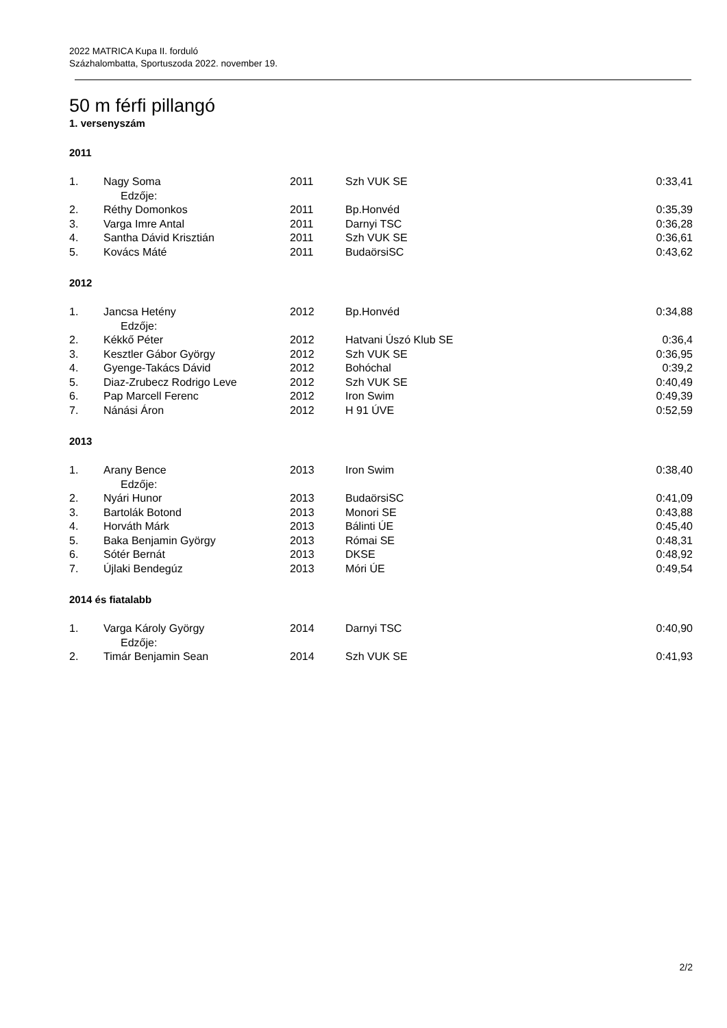2022 MATRICA Kupa II. forduló
Százhalombatta, Sportuszoda 2022. november 19.
50 m férfi pillangó
1. versenyszám
2011
| 1. | Nagy Soma | 2011 | Szh VUK SE | 0:33,41 |
| | Edzője: | | | |
| 2. | Réthy Domonkos | 2011 | Bp.Honvéd | 0:35,39 |
| 3. | Varga Imre Antal | 2011 | Darnyi TSC | 0:36,28 |
| 4. | Santha Dávid Krisztián | 2011 | Szh VUK SE | 0:36,61 |
| 5. | Kovács Máté | 2011 | BudaörsiSC | 0:43,62 |
2012
| 1. | Jancsa Hetény | 2012 | Bp.Honvéd | 0:34,88 |
| | Edzője: | | | |
| 2. | Kékkő Péter | 2012 | Hatvani Úszó Klub SE | 0:36,4 |
| 3. | Kesztler Gábor György | 2012 | Szh VUK SE | 0:36,95 |
| 4. | Gyenge-Takács Dávid | 2012 | Bohóchal | 0:39,2 |
| 5. | Diaz-Zrubecz Rodrigo Leve | 2012 | Szh VUK SE | 0:40,49 |
| 6. | Pap Marcell Ferenc | 2012 | Iron Swim | 0:49,39 |
| 7. | Nánási Áron | 2012 | H 91 ÚVE | 0:52,59 |
2013
| 1. | Arany Bence | 2013 | Iron Swim | 0:38,40 |
| | Edzője: | | | |
| 2. | Nyári Hunor | 2013 | BudaörsiSC | 0:41,09 |
| 3. | Bartolák Botond | 2013 | Monori SE | 0:43,88 |
| 4. | Horváth Márk | 2013 | Bálinti ÚE | 0:45,40 |
| 5. | Baka Benjamin György | 2013 | Római SE | 0:48,31 |
| 6. | Sótér Bernát | 2013 | DKSE | 0:48,92 |
| 7. | Újlaki Bendegúz | 2013 | Móri ÚE | 0:49,54 |
2014 és fiatalabb
| 1. | Varga Károly György | 2014 | Darnyi TSC | 0:40,90 |
| | Edzője: | | | |
| 2. | Timár Benjamin Sean | 2014 | Szh VUK SE | 0:41,93 |
2/2